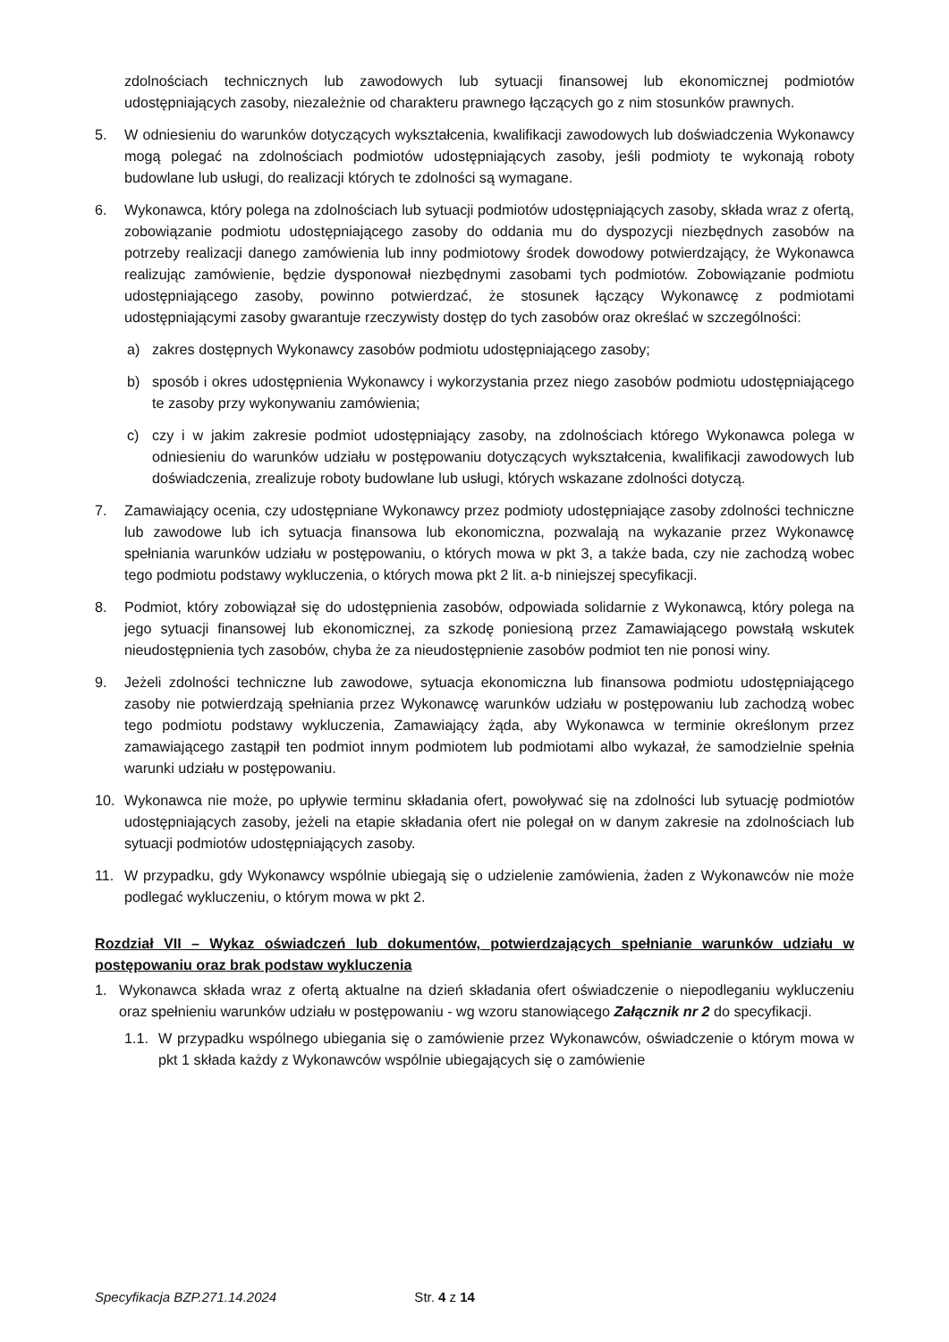zdolnościach technicznych lub zawodowych lub sytuacji finansowej lub ekonomicznej podmiotów udostępniających zasoby, niezależnie od charakteru prawnego łączących go z nim stosunków prawnych.
5. W odniesieniu do warunków dotyczących wykształcenia, kwalifikacji zawodowych lub doświadczenia Wykonawcy mogą polegać na zdolnościach podmiotów udostępniających zasoby, jeśli podmioty te wykonają roboty budowlane lub usługi, do realizacji których te zdolności są wymagane.
6. Wykonawca, który polega na zdolnościach lub sytuacji podmiotów udostępniających zasoby, składa wraz z ofertą, zobowiązanie podmiotu udostępniającego zasoby do oddania mu do dyspozycji niezbędnych zasobów na potrzeby realizacji danego zamówienia lub inny podmiotowy środek dowodowy potwierdzający, że Wykonawca realizując zamówienie, będzie dysponował niezbędnymi zasobami tych podmiotów. Zobowiązanie podmiotu udostępniającego zasoby, powinno potwierdzać, że stosunek łączący Wykonawcę z podmiotami udostępniającymi zasoby gwarantuje rzeczywisty dostęp do tych zasobów oraz określać w szczególności:
a) zakres dostępnych Wykonawcy zasobów podmiotu udostępniającego zasoby;
b) sposób i okres udostępnienia Wykonawcy i wykorzystania przez niego zasobów podmiotu udostępniającego te zasoby przy wykonywaniu zamówienia;
c) czy i w jakim zakresie podmiot udostępniający zasoby, na zdolnościach którego Wykonawca polega w odniesieniu do warunków udziału w postępowaniu dotyczących wykształcenia, kwalifikacji zawodowych lub doświadczenia, zrealizuje roboty budowlane lub usługi, których wskazane zdolności dotyczą.
7. Zamawiający ocenia, czy udostępniane Wykonawcy przez podmioty udostępniające zasoby zdolności techniczne lub zawodowe lub ich sytuacja finansowa lub ekonomiczna, pozwalają na wykazanie przez Wykonawcę spełniania warunków udziału w postępowaniu, o których mowa w pkt 3, a także bada, czy nie zachodzą wobec tego podmiotu podstawy wykluczenia, o których mowa pkt 2 lit. a-b niniejszej specyfikacji.
8. Podmiot, który zobowiązał się do udostępnienia zasobów, odpowiada solidarnie z Wykonawcą, który polega na jego sytuacji finansowej lub ekonomicznej, za szkodę poniesioną przez Zamawiającego powstałą wskutek nieudostępnienia tych zasobów, chyba że za nieudostępnienie zasobów podmiot ten nie ponosi winy.
9. Jeżeli zdolności techniczne lub zawodowe, sytuacja ekonomiczna lub finansowa podmiotu udostępniającego zasoby nie potwierdzają spełniania przez Wykonawcę warunków udziału w postępowaniu lub zachodzą wobec tego podmiotu podstawy wykluczenia, Zamawiający żąda, aby Wykonawca w terminie określonym przez zamawiającego zastąpił ten podmiot innym podmiotem lub podmiotami albo wykazał, że samodzielnie spełnia warunki udziału w postępowaniu.
10. Wykonawca nie może, po upływie terminu składania ofert, powoływać się na zdolności lub sytuację podmiotów udostępniających zasoby, jeżeli na etapie składania ofert nie polegał on w danym zakresie na zdolnościach lub sytuacji podmiotów udostępniających zasoby.
11. W przypadku, gdy Wykonawcy wspólnie ubiegają się o udzielenie zamówienia, żaden z Wykonawców nie może podlegać wykluczeniu, o którym mowa w pkt 2.
Rozdział VII – Wykaz oświadczeń lub dokumentów, potwierdzających spełnianie warunków udziału w postępowaniu oraz brak podstaw wykluczenia
1. Wykonawca składa wraz z ofertą aktualne na dzień składania ofert oświadczenie o niepodleganiu wykluczeniu oraz spełnieniu warunków udziału w postępowaniu - wg wzoru stanowiącego Załącznik nr 2 do specyfikacji.
1.1.
W przypadku wspólnego ubiegania się o zamówienie przez Wykonawców, oświadczenie o którym mowa w pkt 1 składa każdy z Wykonawców wspólnie ubiegających się o zamówienie
Specyfikacja BZP.271.14.2024 Str. 4 z 14